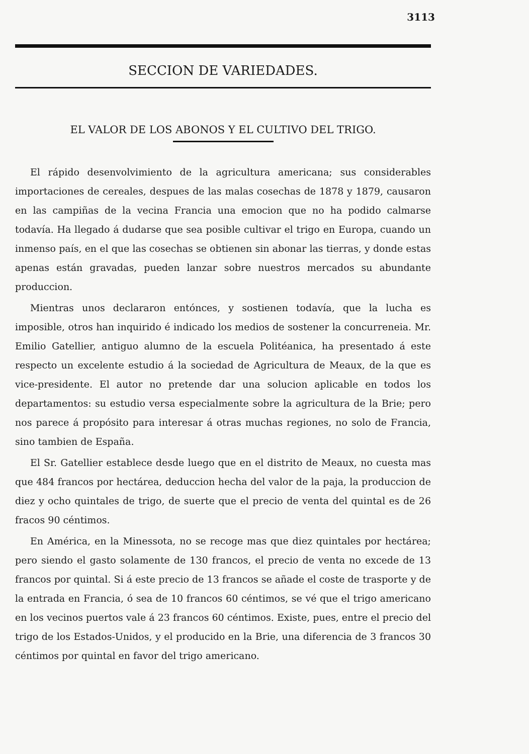3113
SECCION DE VARIEDADES.
EL VALOR DE LOS ABONOS Y EL CULTIVO DEL TRIGO.
El rápido desenvolvimiento de la agricultura americana; sus considerables importaciones de cereales, despues de las malas cosechas de 1878 y 1879, causaron en las campiñas de la vecina Francia una emocion que no ha podido calmarse todavía. Ha llegado á dudarse que sea posible cultivar el trigo en Europa, cuando un inmenso país, en el que las cosechas se obtienen sin abonar las tierras, y donde estas apenas están gravadas, pueden lanzar sobre nuestros mercados su abundante produccion.
Mientras unos declararon entónces, y sostienen todavía, que la lucha es imposible, otros han inquirido é indicado los medios de sostener la concurreneia. Mr. Emilio Gatellier, antiguo alumno de la escuela Politéanica, ha presentado á este respecto un excelente estudio á la sociedad de Agricultura de Meaux, de la que es vice-presidente. El autor no pretende dar una solucion aplicable en todos los departamentos: su estudio versa especialmente sobre la agricultura de la Brie; pero nos parece á propósito para interesar á otras muchas regiones, no solo de Francia, sino tambien de España.
El Sr. Gatellier establece desde luego que en el distrito de Meaux, no cuesta mas que 484 francos por hectárea, deduccion hecha del valor de la paja, la produccion de diez y ocho quintales de trigo, de suerte que el precio de venta del quintal es de 26 fracos 90 céntimos.
En América, en la Minessota, no se recoge mas que diez quintales por hectárea; pero siendo el gasto solamente de 130 francos, el precio de venta no excede de 13 francos por quintal. Si á este precio de 13 francos se añade el coste de trasporte y de la entrada en Francia, ó sea de 10 francos 60 céntimos, se vé que el trigo americano en los vecinos puertos vale á 23 francos 60 céntimos. Existe, pues, entre el precio del trigo de los Estados-Unidos, y el producido en la Brie, una diferencia de 3 francos 30 céntimos por quintal en favor del trigo americano.